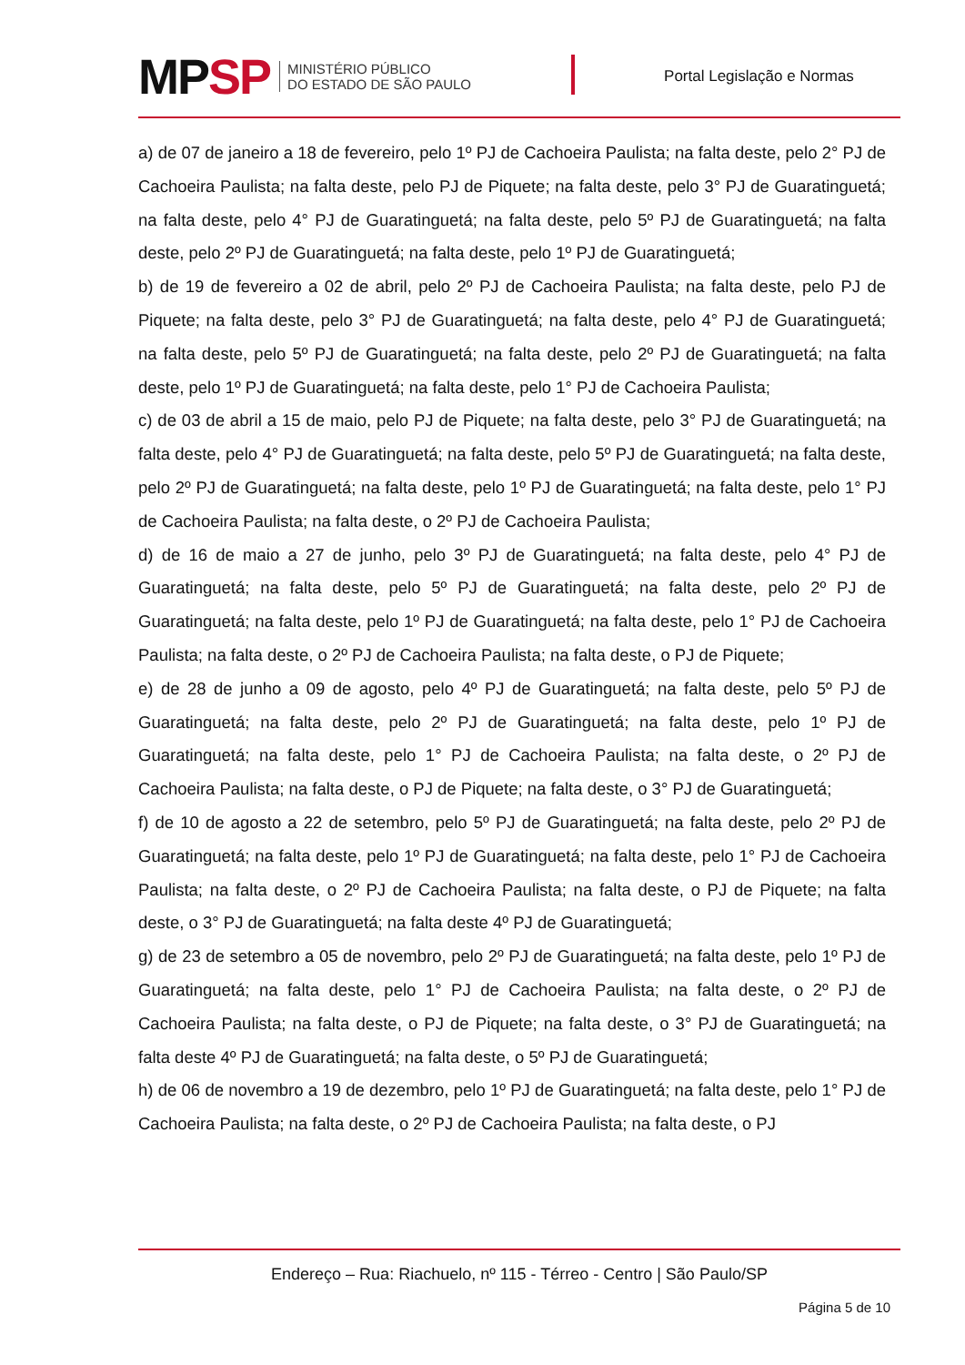MPSP
MINISTÉRIO PÚBLICO
DO ESTADO DE SÃO PAULO
Portal Legislação e Normas
a) de 07 de janeiro a 18 de fevereiro, pelo 1º PJ de Cachoeira Paulista; na falta deste, pelo 2° PJ de Cachoeira Paulista; na falta deste, pelo PJ de Piquete; na falta deste, pelo 3° PJ de Guaratinguetá; na falta deste, pelo 4° PJ de Guaratinguetá; na falta deste, pelo 5º PJ de Guaratinguetá; na falta deste, pelo 2º PJ de Guaratinguetá; na falta deste, pelo 1º PJ de Guaratinguetá;
b) de 19 de fevereiro a 02 de abril, pelo 2º PJ de Cachoeira Paulista; na falta deste, pelo PJ de Piquete; na falta deste, pelo 3° PJ de Guaratinguetá; na falta deste, pelo 4° PJ de Guaratinguetá; na falta deste, pelo 5º PJ de Guaratinguetá; na falta deste, pelo 2º PJ de Guaratinguetá; na falta deste, pelo 1º PJ de Guaratinguetá; na falta deste, pelo 1° PJ de Cachoeira Paulista;
c) de 03 de abril a 15 de maio, pelo PJ de Piquete; na falta deste, pelo 3° PJ de Guaratinguetá; na falta deste, pelo 4° PJ de Guaratinguetá; na falta deste, pelo 5º PJ de Guaratinguetá; na falta deste, pelo 2º PJ de Guaratinguetá; na falta deste, pelo 1º PJ de Guaratinguetá; na falta deste, pelo 1° PJ de Cachoeira Paulista; na falta deste, o 2º PJ de Cachoeira Paulista;
d) de 16 de maio a 27 de junho, pelo 3º PJ de Guaratinguetá; na falta deste, pelo 4° PJ de Guaratinguetá; na falta deste, pelo 5º PJ de Guaratinguetá; na falta deste, pelo 2º PJ de Guaratinguetá; na falta deste, pelo 1º PJ de Guaratinguetá; na falta deste, pelo 1° PJ de Cachoeira Paulista; na falta deste, o 2º PJ de Cachoeira Paulista; na falta deste, o PJ de Piquete;
e) de 28 de junho a 09 de agosto, pelo 4º PJ de Guaratinguetá; na falta deste, pelo 5º PJ de Guaratinguetá; na falta deste, pelo 2º PJ de Guaratinguetá; na falta deste, pelo 1º PJ de Guaratinguetá; na falta deste, pelo 1° PJ de Cachoeira Paulista; na falta deste, o 2º PJ de Cachoeira Paulista; na falta deste, o PJ de Piquete; na falta deste, o 3° PJ de Guaratinguetá;
f) de 10 de agosto a 22 de setembro, pelo 5º PJ de Guaratinguetá; na falta deste, pelo 2º PJ de Guaratinguetá; na falta deste, pelo 1º PJ de Guaratinguetá; na falta deste, pelo 1° PJ de Cachoeira Paulista; na falta deste, o 2º PJ de Cachoeira Paulista; na falta deste, o PJ de Piquete; na falta deste, o 3° PJ de Guaratinguetá; na falta deste 4º PJ de Guaratinguetá;
g) de 23 de setembro a 05 de novembro, pelo 2º PJ de Guaratinguetá; na falta deste, pelo 1º PJ de Guaratinguetá; na falta deste, pelo 1° PJ de Cachoeira Paulista; na falta deste, o 2º PJ de Cachoeira Paulista; na falta deste, o PJ de Piquete; na falta deste, o 3° PJ de Guaratinguetá; na falta deste 4º PJ de Guaratinguetá; na falta deste, o 5º PJ de Guaratinguetá;
h) de 06 de novembro a 19 de dezembro, pelo 1º PJ de Guaratinguetá; na falta deste, pelo 1° PJ de Cachoeira Paulista; na falta deste, o 2º PJ de Cachoeira Paulista; na falta deste, o PJ
Endereço – Rua: Riachuelo, nº 115 - Térreo - Centro | São Paulo/SP
Página 5 de 10